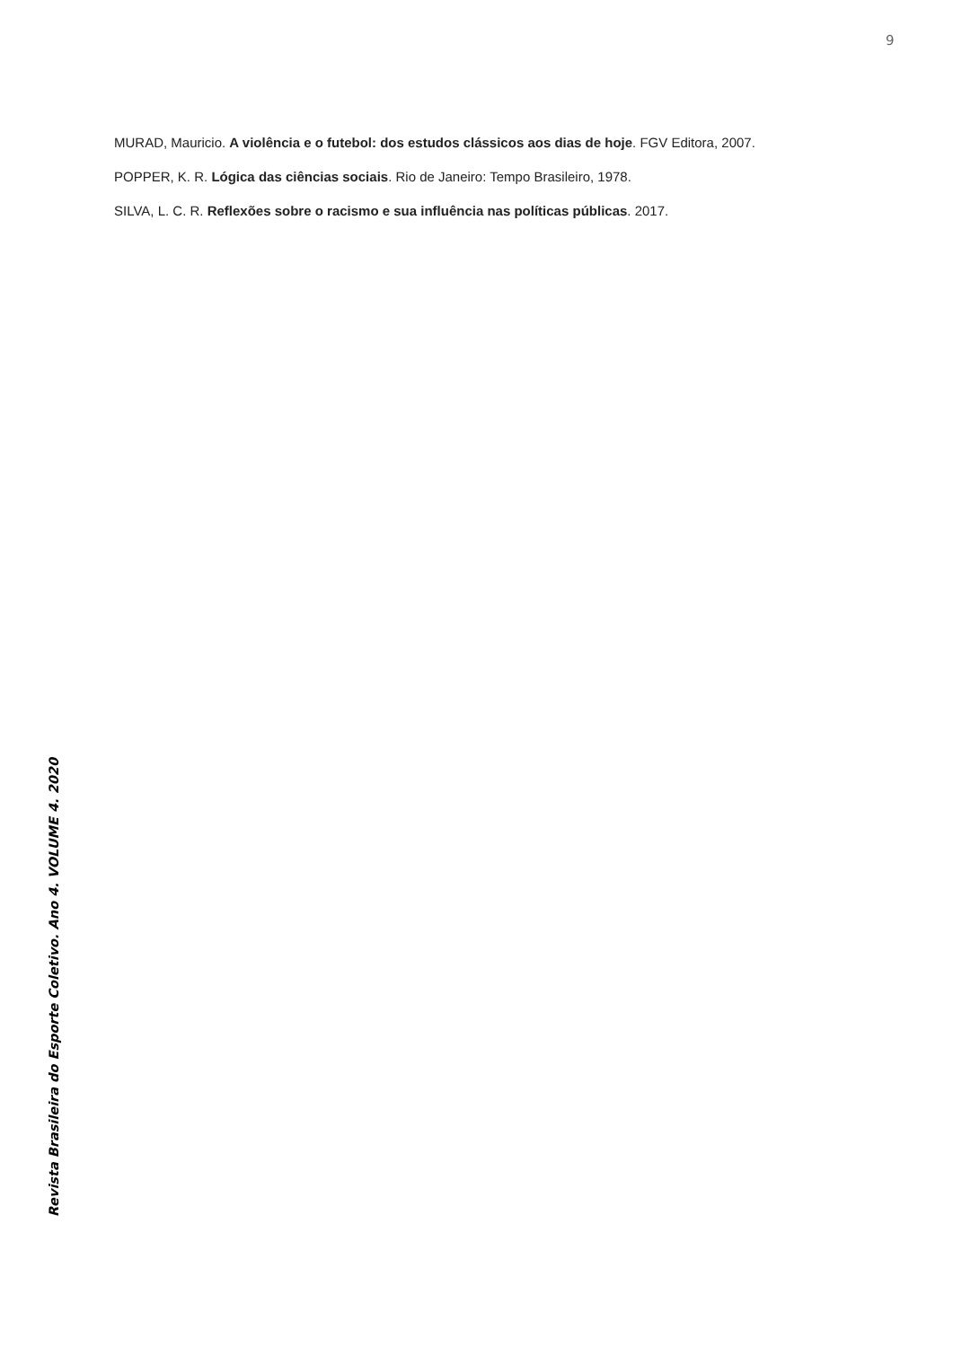9
MURAD, Mauricio. A violência e o futebol: dos estudos clássicos aos dias de hoje. FGV Editora, 2007.
POPPER, K. R. Lógica das ciências sociais. Rio de Janeiro: Tempo Brasileiro, 1978.
SILVA, L. C. R. Reflexões sobre o racismo e sua influência nas políticas públicas. 2017.
Revista Brasileira do Esporte Coletivo. Ano 4. VOLUME 4. 2020